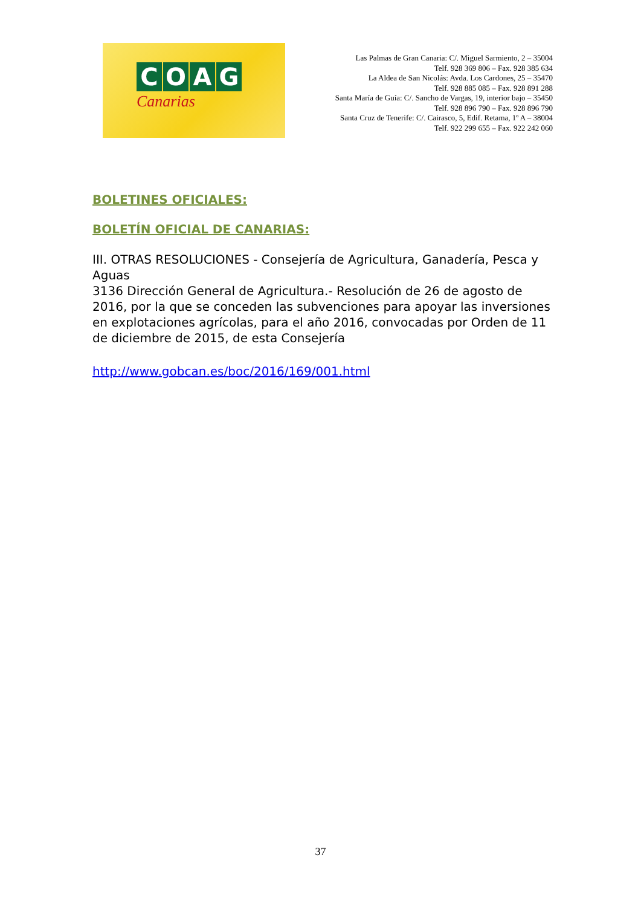COAG
Canarias
Las Palmas de Gran Canaria: C/. Miguel Sarmiento, 2 – 35004
Telf. 928 369 806 – Fax. 928 385 634
La Aldea de San Nicolás: Avda. Los Cardones, 25 – 35470
Telf. 928 885 085 – Fax. 928 891 288
Santa María de Guía: C/. Sancho de Vargas, 19, interior bajo – 35450
Telf. 928 896 790 – Fax. 928 896 790
Santa Cruz de Tenerife: C/. Cairasco, 5, Edif. Retama, 1º A – 38004
Telf. 922 299 655 – Fax. 922 242 060
BOLETINES OFICIALES:
BOLETÍN OFICIAL DE CANARIAS:
III. OTRAS RESOLUCIONES - Consejería de Agricultura, Ganadería, Pesca y Aguas
3136 Dirección General de Agricultura.- Resolución de 26 de agosto de 2016, por la que se conceden las subvenciones para apoyar las inversiones en explotaciones agrícolas, para el año 2016, convocadas por Orden de 11 de diciembre de 2015, de esta Consejería
http://www.gobcan.es/boc/2016/169/001.html
37